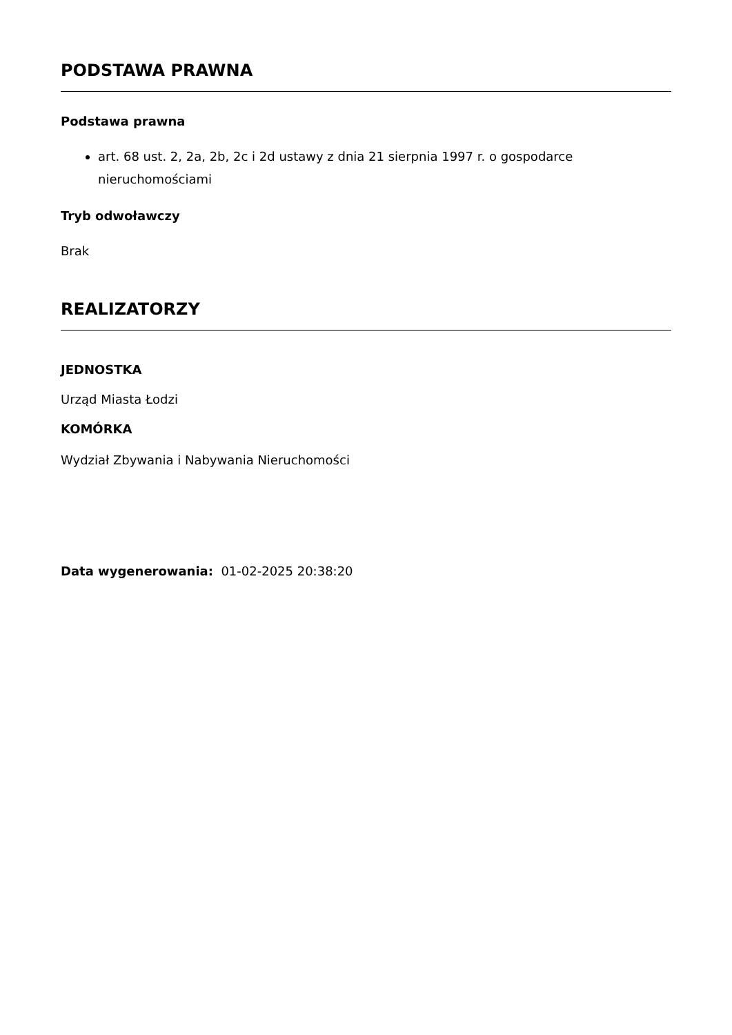PODSTAWA PRAWNA
Podstawa prawna
art. 68 ust. 2, 2a, 2b, 2c i 2d ustawy z dnia 21 sierpnia 1997 r. o gospodarce nieruchomościami
Tryb odwoławczy
Brak
REALIZATORZY
JEDNOSTKA
Urząd Miasta Łodzi
KOMÓRKA
Wydział Zbywania i Nabywania Nieruchomości
Data wygenerowania: 01-02-2025 20:38:20